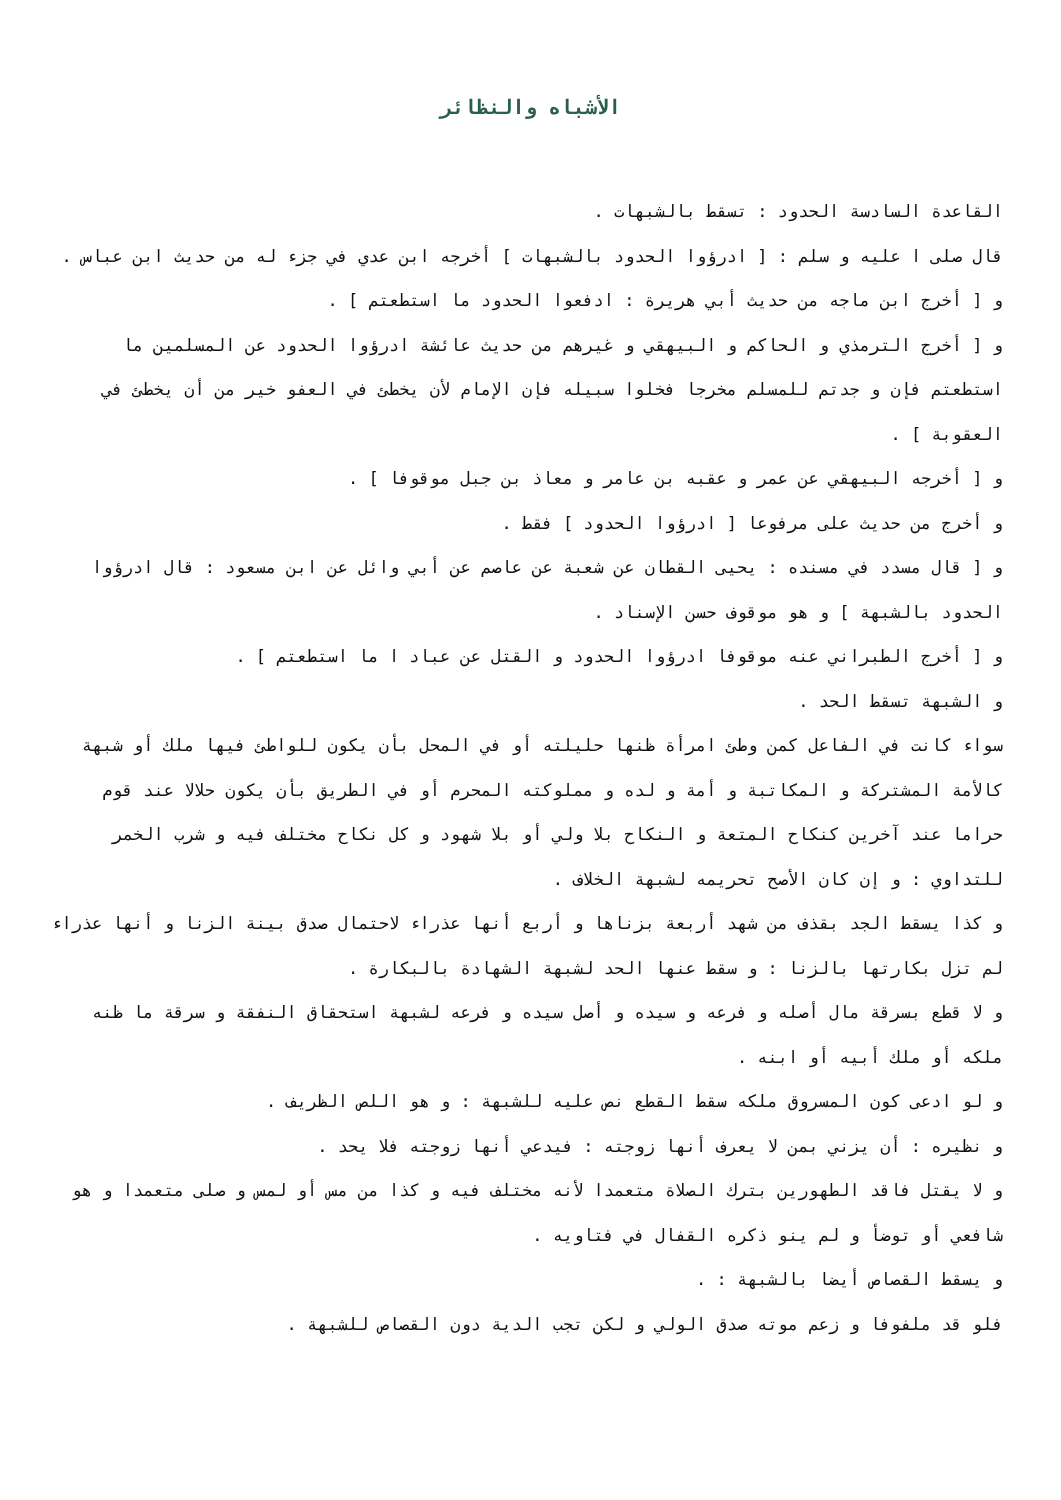الأشباه والنظائر
القاعدة السادسة الحدود : تسقط بالشبهات .
قال صلى ا عليه و سلم : [ ادرؤوا الحدود بالشبهات ] أخرجه ابن عدي في جزء له من حديث ابن عباس .
و [ أخرج ابن ماجه من حديث أبي هريرة : ادفعوا الحدود ما استطعتم ] .
و [ أخرج الترمذي و الحاكم و البيهقي و غيرهم من حديث عائشة ادرؤوا الحدود عن المسلمين ما استطعتم فإن و جدتم للمسلم مخرجا فخلوا سبيله فإن الإمام لأن يخطئ في العفو خير من أن يخطئ في العقوبة ] .
و [ أخرجه البيهقي عن عمر و عقبه بن عامر و معاذ بن جبل موقوفا ] .
و أخرج من حديث على مرفوعا [ ادرؤوا الحدود ] فقط .
و [ قال مسدد في مسنده : يحيى القطان عن شعبة عن عاصم عن أبي وائل عن ابن مسعود : قال ادرؤوا الحدود بالشبهة ] و هو موقوف حسن الإسناد .
و [ أخرج الطبراني عنه موقوفا ادرؤوا الحدود و القتل عن عباد ا ما استطعتم ] .
و الشبهة تسقط الحد .
سواء كانت في الفاعل كمن وطئ امرأة ظنها حليلته أو في المحل بأن يكون للواطئ فيها ملك أو شبهة كالأمة المشتركة و المكاتبة و أمة و لده و مملوكته المحرم أو في الطريق بأن يكون حلالا عند قوم حراما عند آخرين كنكاح المتعة و النكاح بلا ولي أو بلا شهود و كل نكاح مختلف فيه و شرب الخمر للتداوي : و إن كان الأصح تحريمه لشبهة الخلاف .
و كذا يسقط الجد بقذف من شهد أربعة بزناها و أربع أنها عذراء لاحتمال صدق بينة الزنا و أنها عذراء لم تزل بكارتها بالزنا : و سقط عنها الحد لشبهة الشهادة بالبكارة .
و لا قطع بسرقة مال أصله و فرعه و سيده و أصل سيده و فرعه لشبهة استحقاق النفقة و سرقة ما ظنه ملكه أو ملك أبيه أو ابنه .
و لو ادعى كون المسروق ملكه سقط القطع نص عليه للشبهة : و هو اللص الظريف .
و نظيره : أن يزني بمن لا يعرف أنها زوجته : فيدعي أنها زوجته فلا يحد .
و لا يقتل فاقد الطهورين بترك الصلاة متعمدا لأنه مختلف فيه و كذا من مس أو لمس و صلى متعمدا و هو شافعي أو توضأ و لم ينو ذكره القفال في فتاويه .
و يسقط القصاص أيضا بالشبهة : .
فلو قد ملفوفا و زعم موته صدق الولي و لكن تجب الدية دون القصاص للشبهة .